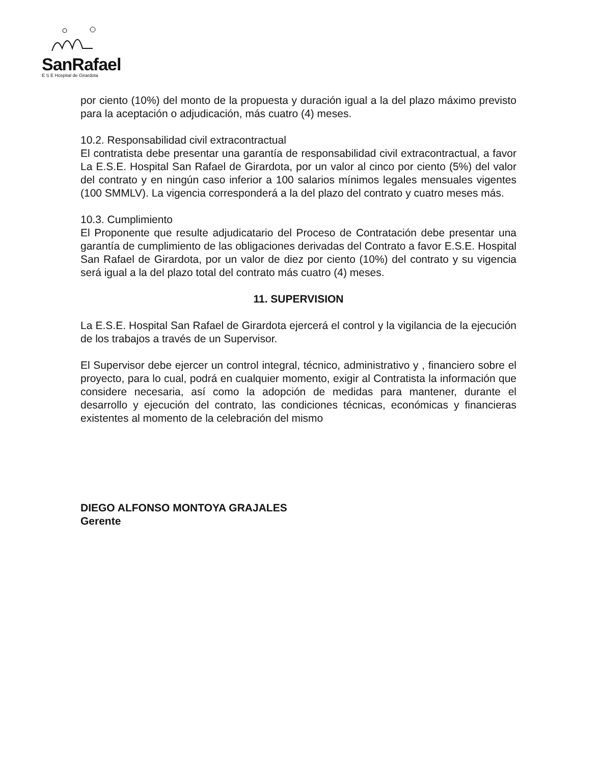SanRafael
E S E Hospital de Girardota
por ciento (10%) del monto de la propuesta y duración igual a la del plazo máximo previsto para la aceptación o adjudicación, más cuatro (4) meses.
10.2. Responsabilidad civil extracontractual
El contratista debe presentar una garantía de responsabilidad civil extracontractual, a favor La E.S.E. Hospital San Rafael de Girardota, por un valor al cinco por ciento (5%) del valor del contrato y en ningún caso inferior a 100 salarios mínimos legales mensuales vigentes (100 SMMLV). La vigencia corresponderá a la del plazo del contrato y cuatro meses más.
10.3. Cumplimiento
El Proponente que resulte adjudicatario del Proceso de Contratación debe presentar una garantía de cumplimiento de las obligaciones derivadas del Contrato a favor E.S.E. Hospital San Rafael de Girardota, por un valor de diez por ciento (10%) del contrato y su vigencia será igual a la del plazo total del contrato más cuatro (4) meses.
11. SUPERVISION
La E.S.E. Hospital San Rafael de Girardota ejercerá el control y la vigilancia de la ejecución de los trabajos a través de un Supervisor.
El Supervisor debe ejercer un control integral, técnico, administrativo y , financiero sobre el proyecto, para lo cual, podrá en cualquier momento, exigir al Contratista la información que considere necesaria, así como la adopción de medidas para mantener, durante el desarrollo y ejecución del contrato, las condiciones técnicas, económicas y financieras existentes al momento de la celebración del mismo
DIEGO ALFONSO MONTOYA GRAJALES
Gerente